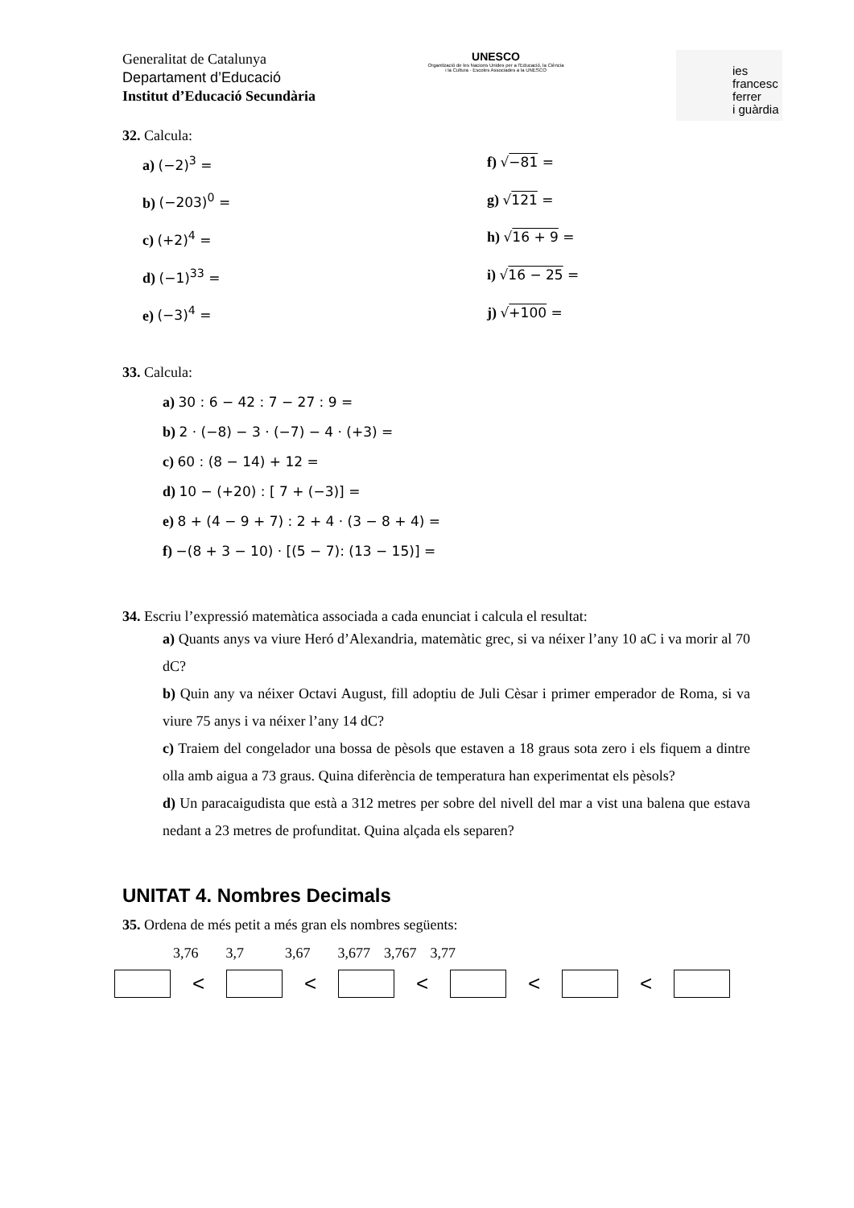Generalitat de Catalunya
Departament d’Educació
Institut d’Educació Secundària
UNESCO
Organització de les Nacions Unides per a l'Educació, la Ciència i la Cultura · Escoles Associades a la UNESCO
ies
francesc
ferrer
i guàrdia
32. Calcula:
a) (−2)<sup>3</sup> =
f) √−81 =
b) (−203)<sup>0</sup> =
g) √121 =
c) (+2)<sup>4</sup> =
h) √16 + 9 =
d) (−1)<sup>33</sup> =
i) √16 − 25 =
e) (−3)<sup>4</sup> =
j) √+100 =
33. Calcula:
a) 30 : 6 − 42 : 7 − 27 : 9 =
b) 2 · (−8) − 3 · (−7) − 4 · (+3) =
c) 60 : (8 − 14) + 12 =
d) 10 − (+20) : [ 7 + (−3)] =
e) 8 + (4 − 9 + 7) : 2 + 4 · (3 − 8 + 4) =
f) −(8 + 3 − 10) · [(5 − 7): (13 − 15)] =
34. Escriu l’expressió matemàtica associada a cada enunciat i calcula el resultat:
a) Quants anys va viure Heró d’Alexandria, matemàtic grec, si va néixer l’any 10 aC i va morir al 70 dC?
b) Quin any va néixer Octavi August, fill adoptiu de Juli Cèsar i primer emperador de Roma, si va viure 75 anys i va néixer l’any 14 dC?
c) Traiem del congelador una bossa de pèsols que estaven a 18 graus sota zero i els fiquem a dintre olla amb aigua a 73 graus. Quina diferència de temperatura han experimentat els pèsols?
d) Un paracaigudista que està a 312 metres per sobre del nivell del mar a vist una balena que estava nedant a 23 metres de profunditat. Quina alçada els separen?
UNITAT 4. Nombres Decimals
35. Ordena de més petit a més gran els nombres següents:
3,76 3,7 3,67 3,677 3,767 3,77
< < < < <